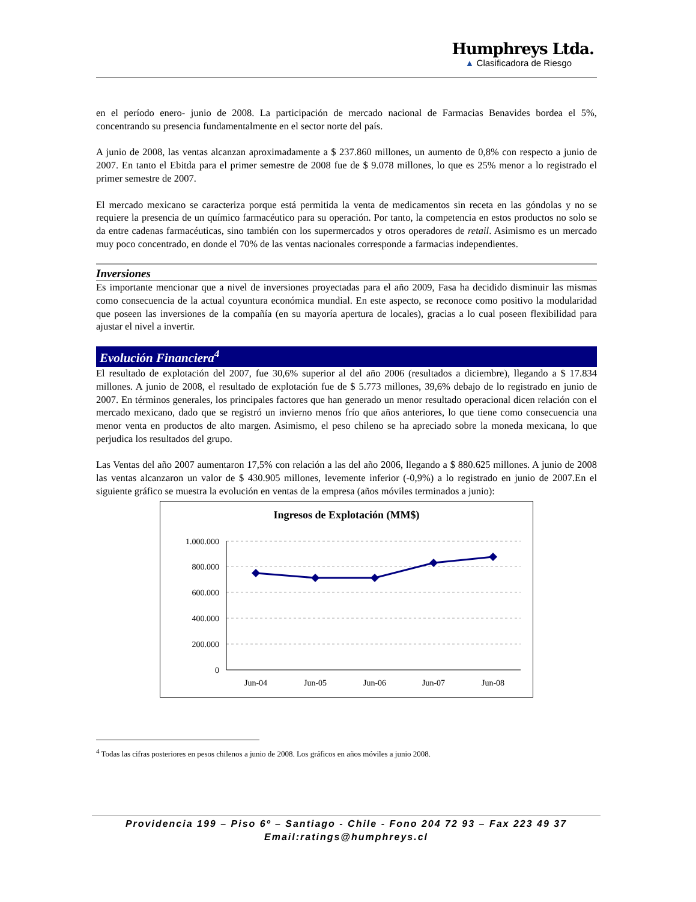Humphreys Ltda.
▲ Clasificadora de Riesgo
en el período enero- junio de 2008. La participación de mercado nacional de Farmacias Benavides bordea el 5%, concentrando su presencia fundamentalmente en el sector norte del país.
A junio de 2008, las ventas alcanzan aproximadamente a $ 237.860 millones, un aumento de 0,8% con respecto a junio de 2007. En tanto el Ebitda para el primer semestre de 2008 fue de $ 9.078 millones, lo que es 25% menor a lo registrado el primer semestre de 2007.
El mercado mexicano se caracteriza porque está permitida la venta de medicamentos sin receta en las góndolas y no se requiere la presencia de un químico farmacéutico para su operación. Por tanto, la competencia en estos productos no solo se da entre cadenas farmacéuticas, sino también con los supermercados y otros operadores de retail. Asimismo es un mercado muy poco concentrado, en donde el 70% de las ventas nacionales corresponde a farmacias independientes.
Inversiones
Es importante mencionar que a nivel de inversiones proyectadas para el año 2009, Fasa ha decidido disminuir las mismas como consecuencia de la actual coyuntura económica mundial. En este aspecto, se reconoce como positivo la modularidad que poseen las inversiones de la compañía (en su mayoría apertura de locales), gracias a lo cual poseen flexibilidad para ajustar el nivel a invertir.
Evolución Financiera<sup>4</sup>
El resultado de explotación del 2007, fue 30,6% superior al del año 2006 (resultados a diciembre), llegando a $ 17.834 millones. A junio de 2008, el resultado de explotación fue de $ 5.773 millones, 39,6% debajo de lo registrado en junio de 2007. En términos generales, los principales factores que han generado un menor resultado operacional dicen relación con el mercado mexicano, dado que se registró un invierno menos frío que años anteriores, lo que tiene como consecuencia una menor venta en productos de alto margen. Asimismo, el peso chileno se ha apreciado sobre la moneda mexicana, lo que perjudica los resultados del grupo.
Las Ventas del año 2007 aumentaron 17,5% con relación a las del año 2006, llegando a $ 880.625 millones. A junio de 2008 las ventas alcanzaron un valor de $ 430.905 millones, levemente inferior (-0,9%) a lo registrado en junio de 2007.En el siguiente gráfico se muestra la evolución en ventas de la empresa (años móviles terminados a junio):
Ingresos de Explotación (MM$)
1.000.000
800.000
600.000
400.000
200.000
0
Jun-04
Jun-05
Jun-06
Jun-07
Jun-08
<sup>4</sup> Todas las cifras posteriores en pesos chilenos a junio de 2008. Los gráficos en años móviles a junio 2008.
Providencia 199 – Piso 6º – Santiago - Chile - Fono 204 72 93 – Fax 223 49 37
Email:ratings@humphreys.cl